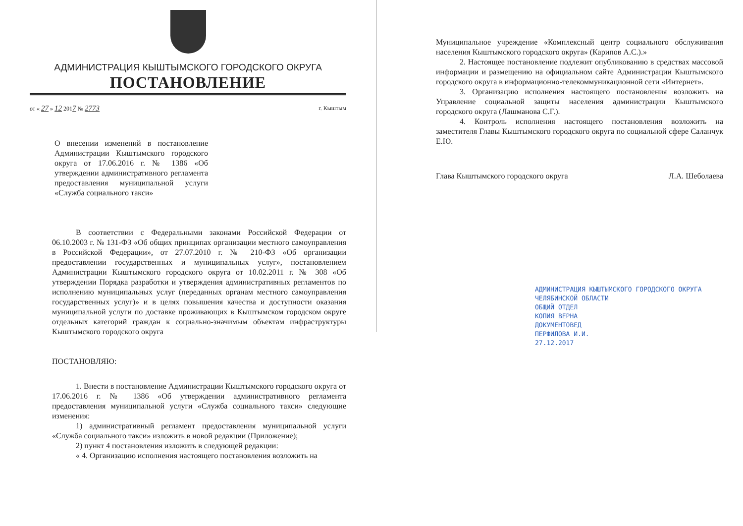АДМИНИСТРАЦИЯ КЫШТЫМСКОГО ГОРОДСКОГО ОКРУГА
ПОСТАНОВЛЕНИЕ
от « 27 » 12 2017 № 2773 г. Кыштым
О внесении изменений в постановление Администрации Кыштымского городского округа от 17.06.2016 г. № 1386 «Об утверждении административного регламента предоставления муниципальной услуги «Служба социального такси»
В соответствии с Федеральными законами Российской Федерации от 06.10.2003 г. № 131-ФЗ «Об общих принципах организации местного самоуправления в Российской Федерации», от 27.07.2010 г. № 210-ФЗ «Об организации предоставлении государственных и муниципальных услуг», постановлением Администрации Кыштымского городского округа от 10.02.2011 г. № 308 «Об утверждении Порядка разработки и утверждения административных регламентов по исполнению муниципальных услуг (переданных органам местного самоуправления государственных услуг)» и в целях повышения качества и доступности оказания муниципальной услуги по доставке проживающих в Кыштымском городском округе отдельных категорий граждан к социально-значимым объектам инфраструктуры Кыштымского городского округа
ПОСТАНОВЛЯЮ:
1. Внести в постановление Администрации Кыштымского городского округа от 17.06.2016 г. № 1386 «Об утверждении административного регламента предоставления муниципальной услуги «Служба социального такси» следующие изменения:
1) административный регламент предоставления муниципальной услуги «Служба социального такси» изложить в новой редакции (Приложение);
2) пункт 4 постановления изложить в следующей редакции:
« 4. Организацию исполнения настоящего постановления возложить на
Муниципальное учреждение «Комплексный центр социального обслуживания населения Кыштымского городского округа» (Карипов А.С.).»
2. Настоящее постановление подлежит опубликованию в средствах массовой информации и размещению на официальном сайте Администрации Кыштымского городского округа в информационно-телекоммуникационной сети «Интернет».
3. Организацию исполнения настоящего постановления возложить на Управление социальной защиты населения администрации Кыштымского городского округа (Лашманова С.Г.).
4. Контроль исполнения настоящего постановления возложить на заместителя Главы Кыштымского городского округа по социальной сфере Саланчук Е.Ю.
Глава Кыштымского городского округа Л.А. Шеболаева
АДМИНИСТРАЦИЯ КЫШТЫМСКОГО ГОРОДСКОГО ОКРУГА
ЧЕЛЯБИНСКОЙ ОБЛАСТИ
ОБЩИЙ ОТДЕЛ
КОПИЯ ВЕРНА
ДОКУМЕНТОВЕД
ПЕРФИЛОВА И.И.
27.12.2017